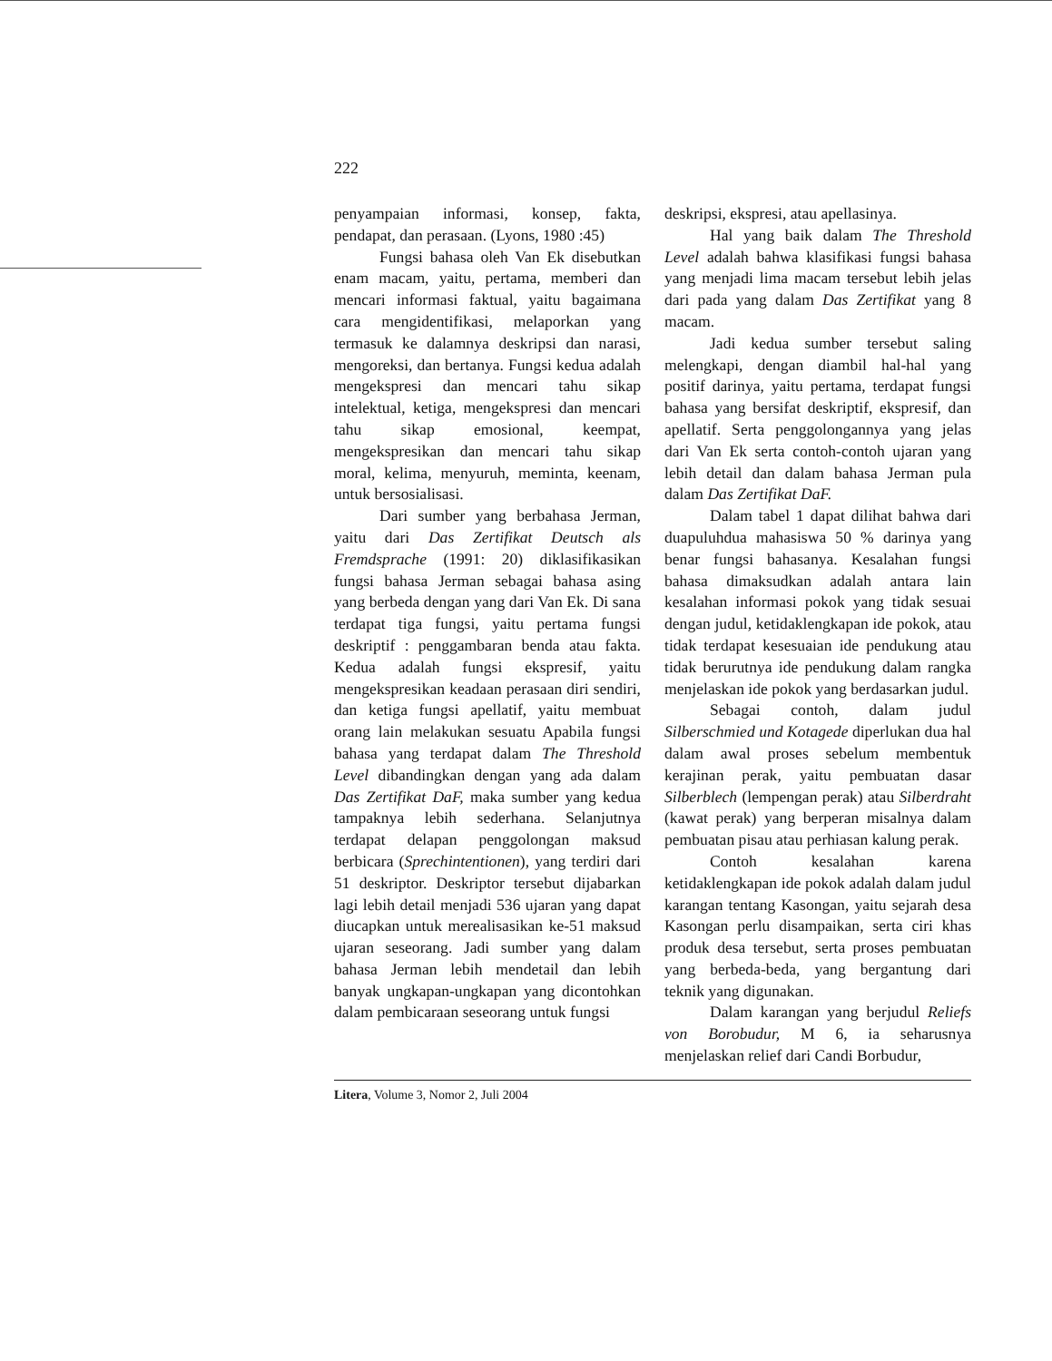222
penyampaian informasi, konsep, fakta, pendapat, dan perasaan. (Lyons, 1980 :45)
Fungsi bahasa oleh Van Ek disebutkan enam macam, yaitu, pertama, memberi dan mencari informasi faktual, yaitu bagaimana cara mengidentifikasi, melaporkan yang termasuk ke dalamnya deskripsi dan narasi, mengoreksi, dan bertanya. Fungsi kedua adalah mengekspresi dan mencari tahu sikap intelektual, ketiga, mengekspresi dan mencari tahu sikap emosional, keempat, mengekspresikan dan mencari tahu sikap moral, kelima, menyuruh, meminta, keenam, untuk bersosialisasi.
Dari sumber yang berbahasa Jerman, yaitu dari Das Zertifikat Deutsch als Fremdsprache (1991: 20) diklasifikasikan fungsi bahasa Jerman sebagai bahasa asing yang berbeda dengan yang dari Van Ek. Di sana terdapat tiga fungsi, yaitu pertama fungsi deskriptif : penggambaran benda atau fakta. Kedua adalah fungsi ekspresif, yaitu mengekspresikan keadaan perasaan diri sendiri, dan ketiga fungsi apellatif, yaitu membuat orang lain melakukan sesuatu Apabila fungsi bahasa yang terdapat dalam The Threshold Level dibandingkan dengan yang ada dalam Das Zertifikat DaF, maka sumber yang kedua tampaknya lebih sederhana. Selanjutnya terdapat delapan penggolongan maksud berbicara (Sprechintentionen), yang terdiri dari 51 deskriptor. Deskriptor tersebut dijabarkan lagi lebih detail menjadi 536 ujaran yang dapat diucapkan untuk merealisasikan ke-51 maksud ujaran seseorang. Jadi sumber yang dalam bahasa Jerman lebih mendetail dan lebih banyak ungkapan-ungkapan yang dicontohkan dalam pembicaraan seseorang untuk fungsi
deskripsi, ekspresi, atau apellasinya.
Hal yang baik dalam The Threshold Level adalah bahwa klasifikasi fungsi bahasa yang menjadi lima macam tersebut lebih jelas dari pada yang dalam Das Zertifikat yang 8 macam.
Jadi kedua sumber tersebut saling melengkapi, dengan diambil hal-hal yang positif darinya, yaitu pertama, terdapat fungsi bahasa yang bersifat deskriptif, ekspresif, dan apellatif. Serta penggolongannya yang jelas dari Van Ek serta contoh-contoh ujaran yang lebih detail dan dalam bahasa Jerman pula dalam Das Zertifikat DaF.
Dalam tabel 1 dapat dilihat bahwa dari duapuluhdua mahasiswa 50 % darinya yang benar fungsi bahasanya. Kesalahan fungsi bahasa dimaksudkan adalah antara lain kesalahan informasi pokok yang tidak sesuai dengan judul, ketidaklengkapan ide pokok, atau tidak terdapat kesesuaian ide pendukung atau tidak berurutnya ide pendukung dalam rangka menjelaskan ide pokok yang berdasarkan judul.
Sebagai contoh, dalam judul Silberschmied und Kotagede diperlukan dua hal dalam awal proses sebelum membentuk kerajinan perak, yaitu pembuatan dasar Silberblech (lempengan perak) atau Silberdraht (kawat perak) yang berperan misalnya dalam pembuatan pisau atau perhiasan kalung perak.
Contoh kesalahan karena ketidaklengkapan ide pokok adalah dalam judul karangan tentang Kasongan, yaitu sejarah desa Kasongan perlu disampaikan, serta ciri khas produk desa tersebut, serta proses pembuatan yang berbeda-beda, yang bergantung dari teknik yang digunakan.
Dalam karangan yang berjudul Reliefs von Borobudur, M 6, ia seharusnya menjelaskan relief dari Candi Borbudur,
Litera, Volume 3, Nomor 2, Juli 2004